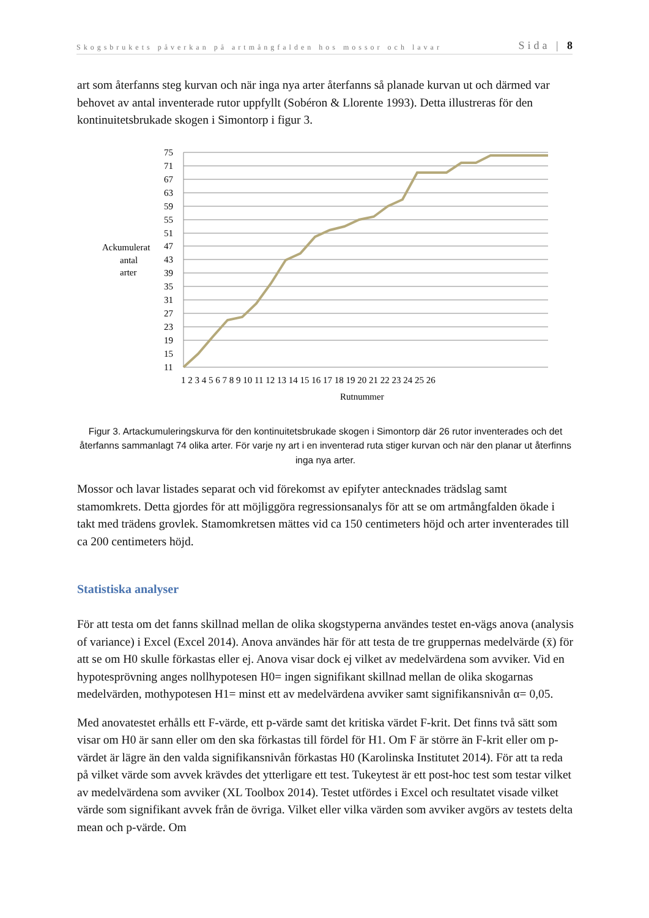Skogsbrukets påverkan på artmångfalden hos mossor och lavar Sida | 8
art som återfanns steg kurvan och när inga nya arter återfanns så planade kurvan ut och därmed var behovet av antal inventerade rutor uppfyllt (Sobéron & Llorente 1993). Detta illustreras för den kontinuitetsbrukade skogen i Simontorp i figur 3.
75
71
67
63
59
55
51
47
43
39
35
31
27
23
19
15
11
Ackumulerat
antal
arter
1 2 3 4 5 6 7 8 9 10 11 12 13 14 15 16 17 18 19 20 21 22 23 24 25 26
Rutnummer
Figur 3. Artackumuleringskurva för den kontinuitetsbrukade skogen i Simontorp där 26 rutor inventerades och det återfanns sammanlagt 74 olika arter. För varje ny art i en inventerad ruta stiger kurvan och när den planar ut återfinns inga nya arter.
Mossor och lavar listades separat och vid förekomst av epifyter antecknades trädslag samt stamomkrets. Detta gjordes för att möjliggöra regressionsanalys för att se om artmångfalden ökade i takt med trädens grovlek. Stamomkretsen mättes vid ca 150 centimeters höjd och arter inventerades till ca 200 centimeters höjd.
Statistiska analyser
För att testa om det fanns skillnad mellan de olika skogstyperna användes testet en-vägs anova (analysis of variance) i Excel (Excel 2014). Anova användes här för att testa de tre gruppernas medelvärde (x̄) för att se om H0 skulle förkastas eller ej. Anova visar dock ej vilket av medelvärdena som avviker. Vid en hypotesprövning anges nollhypotesen H0= ingen signifikant skillnad mellan de olika skogarnas medelvärden, mothypotesen H1= minst ett av medelvärdena avviker samt signifikansnivån α= 0,05.
Med anovatestet erhålls ett F-värde, ett p-värde samt det kritiska värdet F-krit. Det finns två sätt som visar om H0 är sann eller om den ska förkastas till fördel för H1. Om F är större än F-krit eller om p-värdet är lägre än den valda signifikansnivån förkastas H0 (Karolinska Institutet 2014). För att ta reda på vilket värde som avvek krävdes det ytterligare ett test. Tukeytest är ett post-hoc test som testar vilket av medelvärdena som avviker (XL Toolbox 2014). Testet utfördes i Excel och resultatet visade vilket värde som signifikant avvek från de övriga. Vilket eller vilka värden som avviker avgörs av testets delta mean och p-värde. Om